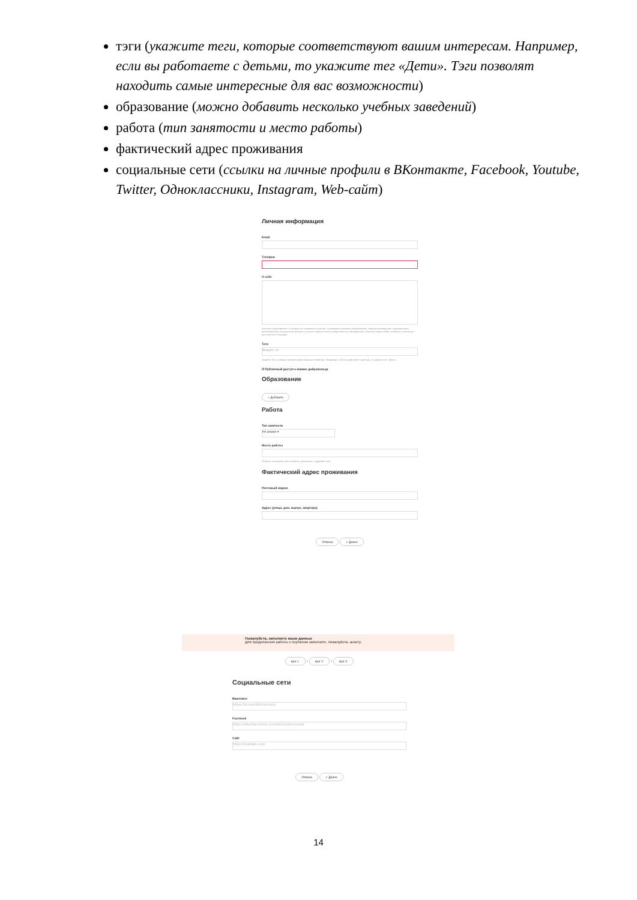тэги (укажите теги, которые соответствуют вашим интересам. Например, если вы работаете с детьми, то укажите тег «Дети». Тэги позволят находить самые интересные для вас возможности)
образование (можно добавить несколько учебных заведений)
работа (тип занятости и место работы)
фактический адрес проживания
социальные сети (ссылки на личные профили в ВКонтакте, Facebook, Youtube, Twitter, Одноклассники, Instagram, Web-сайт)
Личная информация
Email
Телефон
О себе
Опишите мероприятия, в которых вы принимали участие с указанием название мероприятия, периода проведения и функционала; реализованные социальные проекты, участие в деятельности общественных объединений. Опишите ваши хобби, интересы, основные достижения и награды.
Теги
Введите тег
Укажите теги, которые соответствуют вашим интересам. Например, если вы работаете с детьми, то укажите тег «Дети».
☑ Публичный доступ к книжке добровольца
Образование
+ Добавить
Работа
Тип занятости
Не указан ▾
Место работы
Укажите последнее место работы, должность, трудовой стаж
Фактический адрес проживания
Почтовый индекс
Адрес (улица, дом, корпус, квартира)
Отмена ✓ Далее
Пожалуйста, заполните ваши данные
Для продолжения работы с порталом заполните, пожалуйста, анкету.
Шаг 1. › Шаг 2. › Шаг 3.
Социальные сети
Вконтакте
https://vk.com/dobrovrossii
Facebook
https://www.facebook.com/dobrovoletsrussia
Сайт
https://example.com
Отмена ✓ Далее
14